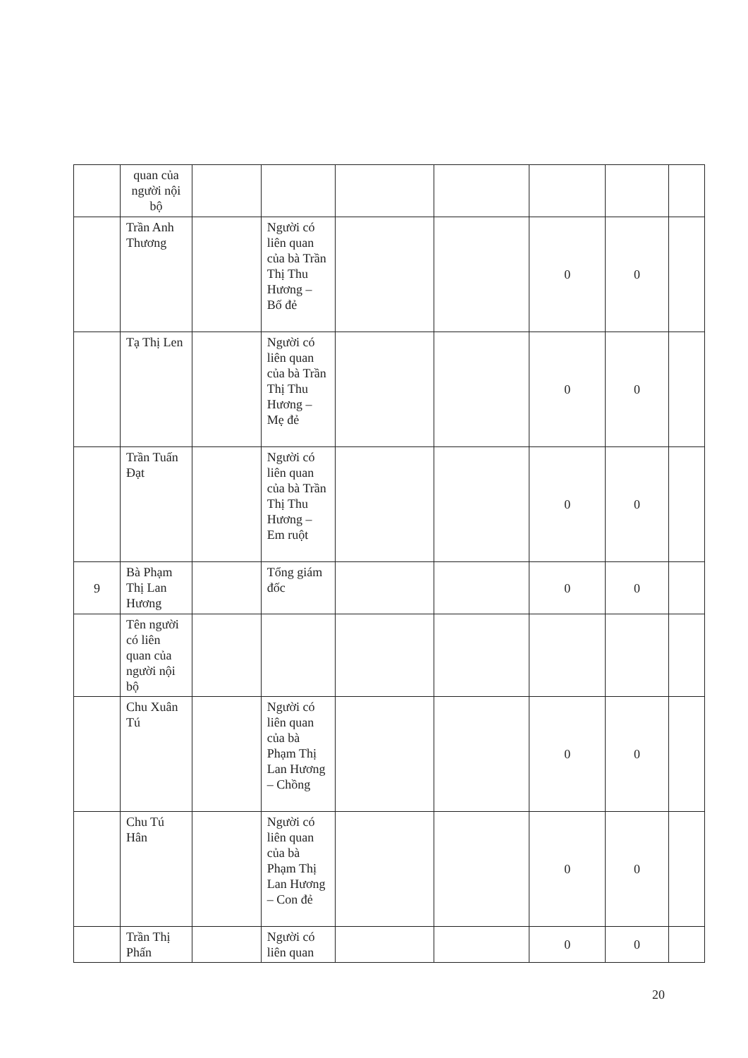| | quan của người nội bộ | | | | | | | |
| | Trần Anh Thương | | Người có liên quan của bà Trần Thị Thu Hương – Bố đẻ | | | 0 | 0 | |
| | Tạ Thị Len | | Người có liên quan của bà Trần Thị Thu Hương – Mẹ đẻ | | | 0 | 0 | |
| | Trần Tuấn Đạt | | Người có liên quan của bà Trần Thị Thu Hương – Em ruột | | | 0 | 0 | |
| 9 | Bà Phạm Thị Lan Hương | | Tổng giám đốc | | | 0 | 0 | |
| | Tên người có liên quan của người nội bộ | | | | | | | |
| | Chu Xuân Tú | | Người có liên quan của bà Phạm Thị Lan Hương – Chồng | | | 0 | 0 | |
| | Chu Tú Hân | | Người có liên quan của bà Phạm Thị Lan Hương – Con đẻ | | | 0 | 0 | |
| | Trần Thị Phấn | | Người có liên quan | | | 0 | 0 | |
20